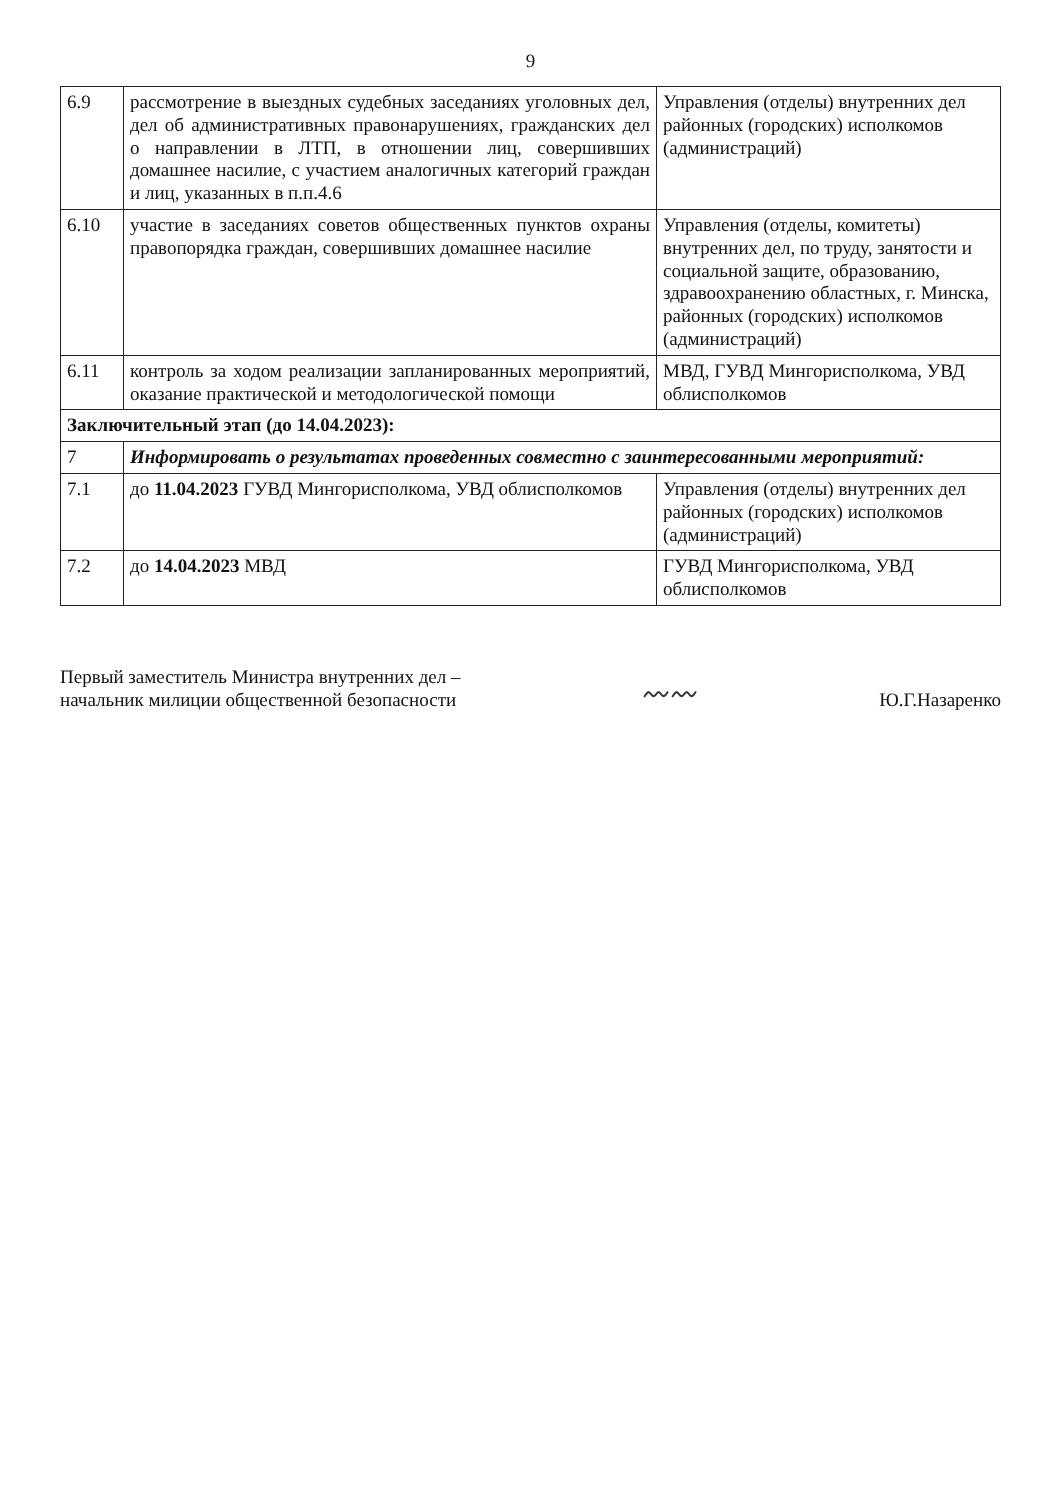9
| 6.9 | рассмотрение в выездных судебных заседаниях уголовных дел, дел об административных правонарушениях, гражданских дел о направлении в ЛТП, в отношении лиц, совершивших домашнее насилие, с участием аналогичных категорий граждан и лиц, указанных в п.п.4.6 | Управления (отделы) внутренних дел районных (городских) исполкомов (администраций) |
| 6.10 | участие в заседаниях советов общественных пунктов охраны правопорядка граждан, совершивших домашнее насилие | Управления (отделы, комитеты) внутренних дел, по труду, занятости и социальной защите, образованию, здравоохранению областных, г. Минска, районных (городских) исполкомов (администраций) |
| 6.11 | контроль за ходом реализации запланированных мероприятий, оказание практической и методологической помощи | МВД, ГУВД Мингорисполкома, УВД облисполкомов |
| Заключительный этап (до 14.04.2023): | | |
| 7 | Информировать о результатах проведенных совместно с заинтересованными мероприятий: | |
| 7.1 | до 11.04.2023 ГУВД Мингорисполкома, УВД облисполкомов | Управления (отделы) внутренних дел районных (городских) исполкомов (администраций) |
| 7.2 | до 14.04.2023 МВД | ГУВД Мингорисполкома, УВД облисполкомов |
Первый заместитель Министра внутренних дел –
начальник милиции общественной безопасности
〰〰
Ю.Г.Назаренко